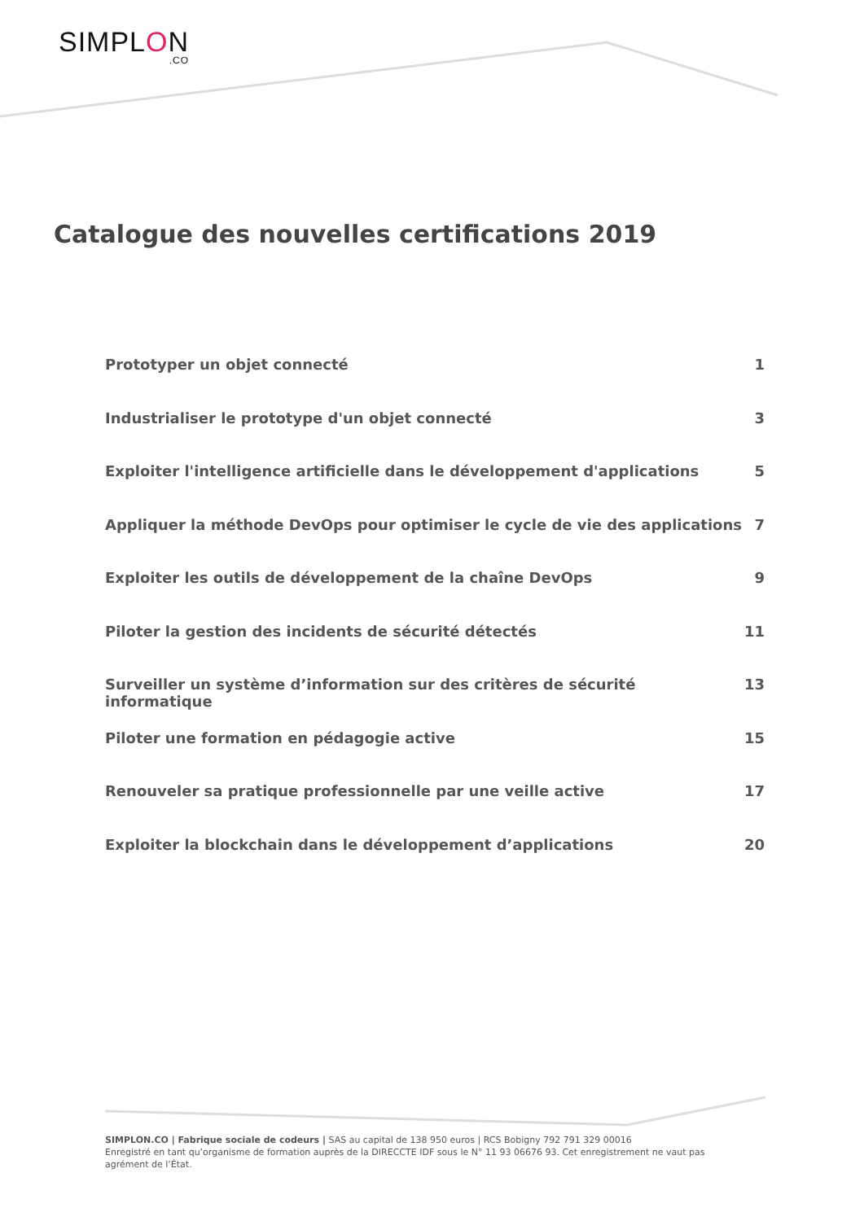SIMPLON.CO
Catalogue des nouvelles certifications 2019
Prototyper un objet connecté 1
Industrialiser le prototype d'un objet connecté 3
Exploiter l'intelligence artificielle dans le développement d'applications 5
Appliquer la méthode DevOps pour optimiser le cycle de vie des applications 7
Exploiter les outils de développement de la chaîne DevOps 9
Piloter la gestion des incidents de sécurité détectés 11
Surveiller un système d’information sur des critères de sécurité informatique 13
Piloter une formation en pédagogie active 15
Renouveler sa pratique professionnelle par une veille active 17
Exploiter la blockchain dans le développement d’applications 20
SIMPLON.CO | Fabrique sociale de codeurs | SAS au capital de 138 950 euros | RCS Bobigny 792 791 329 00016
Enregistré en tant qu’organisme de formation auprès de la DIRECCTE IDF sous le N° 11 93 06676 93. Cet enregistrement ne vaut pas agrément de l’État.